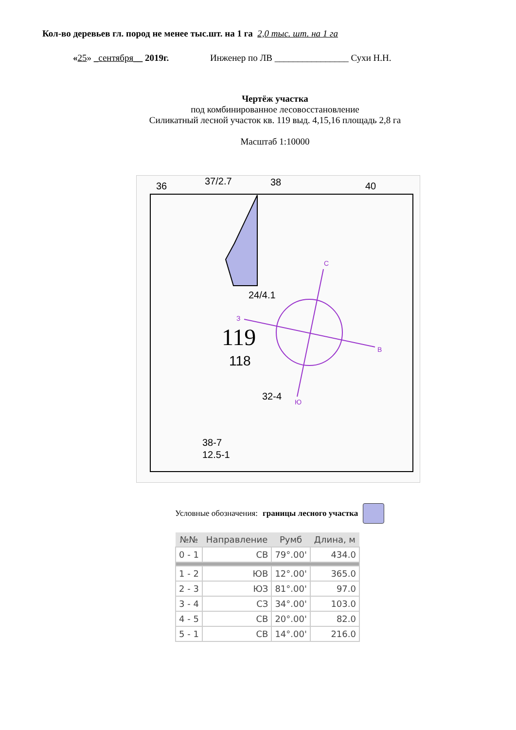Кол-во деревьев гл. пород не менее тыс.шт. на 1 га 2,0 тыс. шт. на 1 га
«25» _сентября__ 2019г. Инженер по ЛВ ________________ Сухи Н.Н.
Чертёж участка
под комбинированное лесовосстановление
Силикатный лесной участок кв. 119 выд. 4,15,16 площадь 2,8 га
Масштаб 1:10000
36
37/2.7
38
40
24/4.1
119
118
32-4
38-7
12.5-1
С
В
Ю
З
Условные обозначения: границы лесного участка
| №№ | Направление | Румб | Длина, м |
| --- | --- | --- | --- |
| 0 - 1 | СВ | 79°.00' | 434.0 |
| 1 - 2 | ЮВ | 12°.00' | 365.0 |
| 2 - 3 | ЮЗ | 81°.00' | 97.0 |
| 3 - 4 | СЗ | 34°.00' | 103.0 |
| 4 - 5 | СВ | 20°.00' | 82.0 |
| 5 - 1 | СВ | 14°.00' | 216.0 |